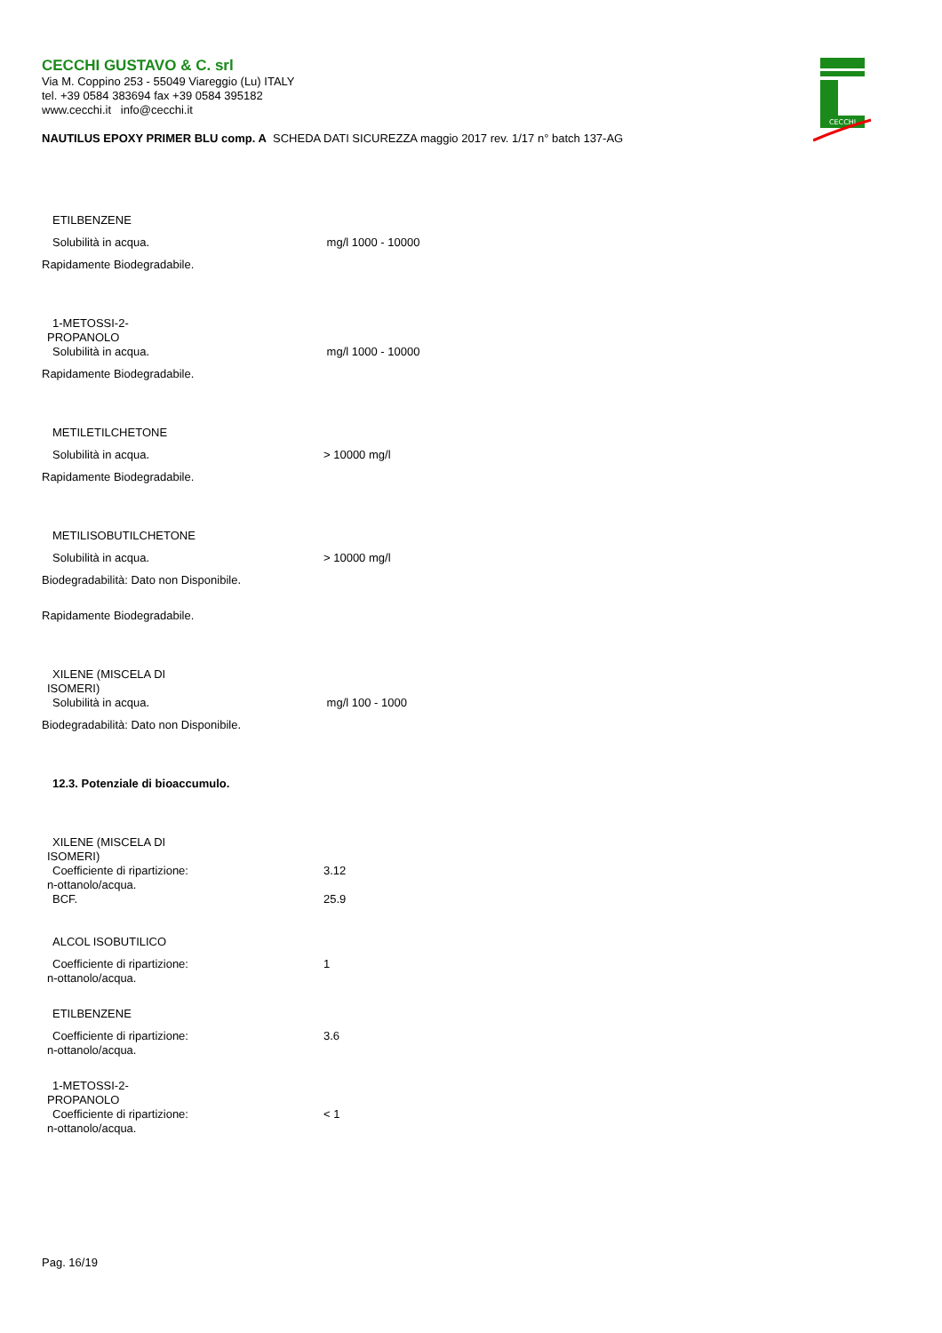CECCHI GUSTAVO & C. srl
Via M. Coppino 253 - 55049 Viareggio (Lu) ITALY
tel. +39 0584 383694 fax +39 0584 395182
www.cecchi.it info@cecchi.it
NAUTILUS EPOXY PRIMER BLU comp. A SCHEDA DATI SICUREZZA maggio 2017 rev. 1/17 n° batch 137-AG
CECCHI
ETILBENZENE
Solubilità in acqua. mg/l 1000 - 10000
Rapidamente Biodegradabile.
1-METOSSI-2-
PROPANOLO
Solubilità in acqua. mg/l 1000 - 10000
Rapidamente Biodegradabile.
METILETILCHETONE
Solubilità in acqua. > 10000 mg/l
Rapidamente Biodegradabile.
METILISOBUTILCHETONE
Solubilità in acqua. > 10000 mg/l
Biodegradabilità: Dato non Disponibile.
Rapidamente Biodegradabile.
XILENE (MISCELA DI
ISOMERI)
Solubilità in acqua. mg/l 100 - 1000
Biodegradabilità: Dato non Disponibile.
12.3. Potenziale di bioaccumulo.
XILENE (MISCELA DI
ISOMERI)
Coefficiente di ripartizione: 3.12
n-ottanolo/acqua.
BCF. 25.9
ALCOL ISOBUTILICO
Coefficiente di ripartizione: 1
n-ottanolo/acqua.
ETILBENZENE
Coefficiente di ripartizione: 3.6
n-ottanolo/acqua.
1-METOSSI-2-
PROPANOLO
Coefficiente di ripartizione: < 1
n-ottanolo/acqua.
Pag. 16/19